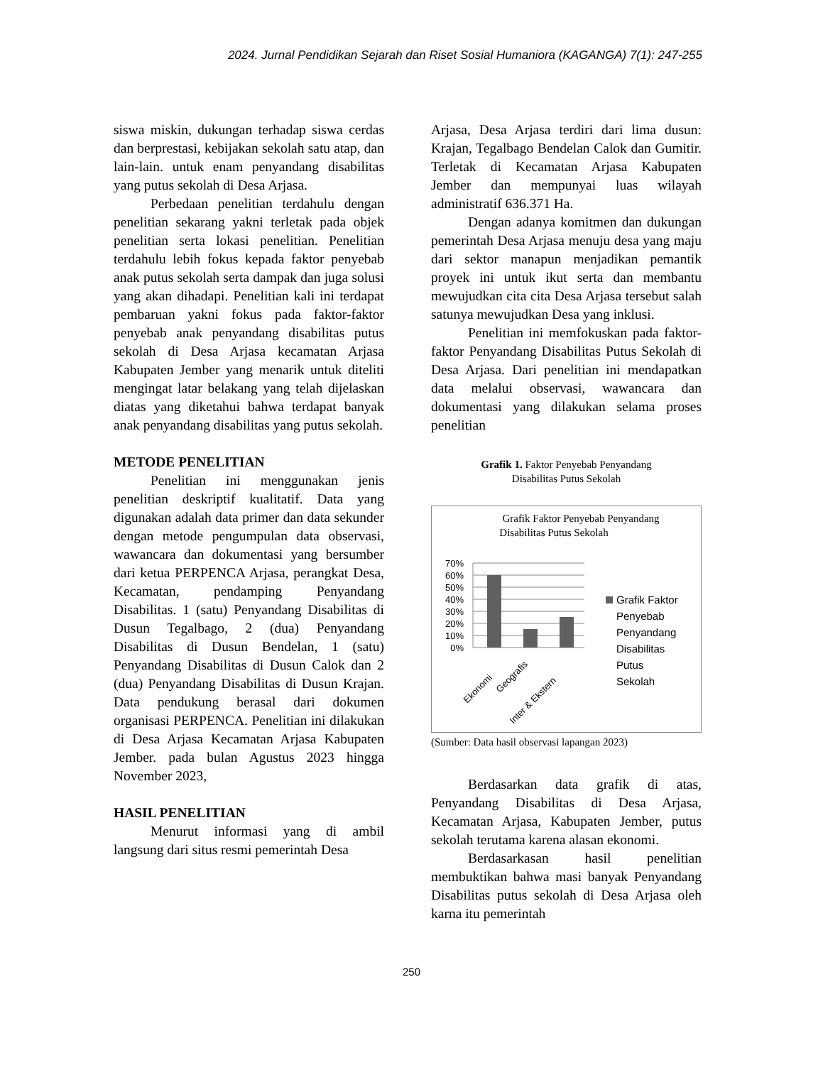2024. Jurnal Pendidikan Sejarah dan Riset Sosial Humaniora (KAGANGA) 7(1): 247-255
siswa miskin, dukungan terhadap siswa cerdas dan berprestasi, kebijakan sekolah satu atap, dan lain-lain. untuk enam penyandang disabilitas yang putus sekolah di Desa Arjasa.
Perbedaan penelitian terdahulu dengan penelitian sekarang yakni terletak pada objek penelitian serta lokasi penelitian. Penelitian terdahulu lebih fokus kepada faktor penyebab anak putus sekolah serta dampak dan juga solusi yang akan dihadapi. Penelitian kali ini terdapat pembaruan yakni fokus pada faktor-faktor penyebab anak penyandang disabilitas putus sekolah di Desa Arjasa kecamatan Arjasa Kabupaten Jember yang menarik untuk diteliti mengingat latar belakang yang telah dijelaskan diatas yang diketahui bahwa terdapat banyak anak penyandang disabilitas yang putus sekolah.
METODE PENELITIAN
Penelitian ini menggunakan jenis penelitian deskriptif kualitatif. Data yang digunakan adalah data primer dan data sekunder dengan metode pengumpulan data observasi, wawancara dan dokumentasi yang bersumber dari ketua PERPENCA Arjasa, perangkat Desa, Kecamatan, pendamping Penyandang Disabilitas. 1 (satu) Penyandang Disabilitas di Dusun Tegalbago, 2 (dua) Penyandang Disabilitas di Dusun Bendelan, 1 (satu) Penyandang Disabilitas di Dusun Calok dan 2 (dua) Penyandang Disabilitas di Dusun Krajan. Data pendukung berasal dari dokumen organisasi PERPENCA. Penelitian ini dilakukan di Desa Arjasa Kecamatan Arjasa Kabupaten Jember. pada bulan Agustus 2023 hingga November 2023,
HASIL PENELITIAN
Menurut informasi yang di ambil langsung dari situs resmi pemerintah Desa
Arjasa, Desa Arjasa terdiri dari lima dusun: Krajan, Tegalbago Bendelan Calok dan Gumitir. Terletak di Kecamatan Arjasa Kabupaten Jember dan mempunyai luas wilayah administratif 636.371 Ha.
Dengan adanya komitmen dan dukungan pemerintah Desa Arjasa menuju desa yang maju dari sektor manapun menjadikan pemantik proyek ini untuk ikut serta dan membantu mewujudkan cita cita Desa Arjasa tersebut salah satunya mewujudkan Desa yang inklusi.
Penelitian ini memfokuskan pada faktor-faktor Penyandang Disabilitas Putus Sekolah di Desa Arjasa. Dari penelitian ini mendapatkan data melalui observasi, wawancara dan dokumentasi yang dilakukan selama proses penelitian
Grafik 1. Faktor Penyebab Penyandang
Disabilitas Putus Sekolah
Grafik Faktor Penyebab Penyandang
Disabilitas Putus Sekolah
70%
60%
50%
40%
30%
20%
10%
0%
Ekonomi
Geografis
Inter & Ekstern
Grafik Faktor
Penyebab
Penyandang
Disabilitas
Putus
Sekolah
(Sumber: Data hasil observasi lapangan 2023)
Berdasarkan data grafik di atas, Penyandang Disabilitas di Desa Arjasa, Kecamatan Arjasa, Kabupaten Jember, putus sekolah terutama karena alasan ekonomi.
Berdasarkasan hasil penelitian membuktikan bahwa masi banyak Penyandang Disabilitas putus sekolah di Desa Arjasa oleh karna itu pemerintah
250